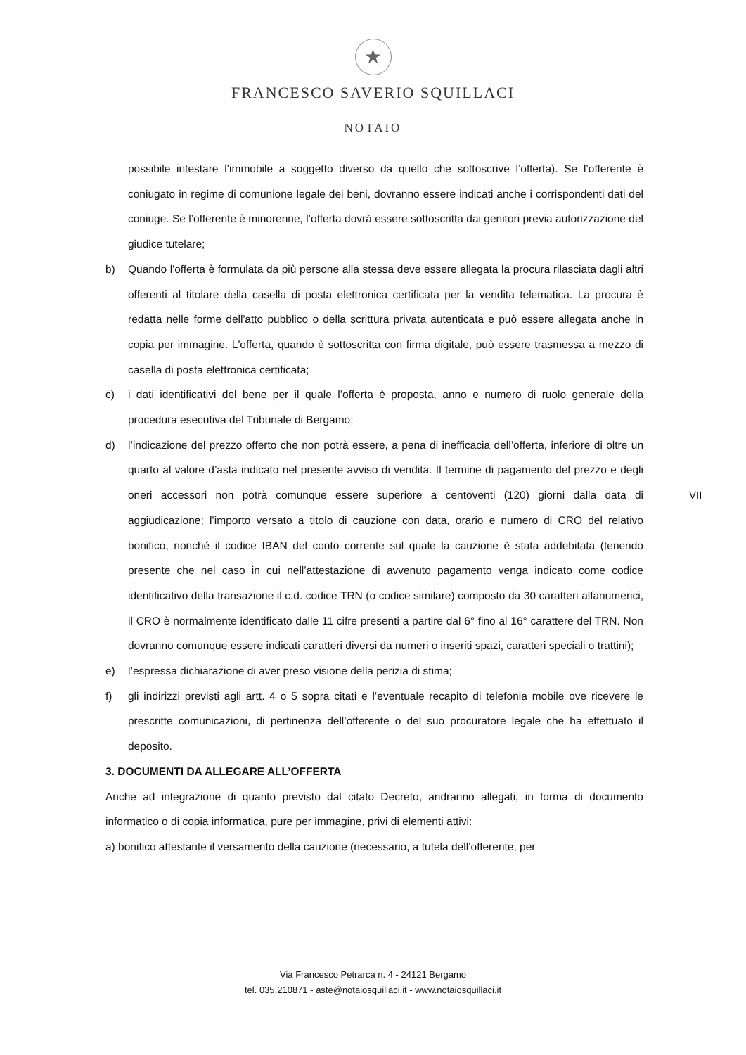★
FRANCESCO SAVERIO SQUILLACI
NOTAIO
possibile intestare l’immobile a soggetto diverso da quello che sottoscrive l’offerta). Se l’offerente è coniugato in regime di comunione legale dei beni, dovranno essere indicati anche i corrispondenti dati del coniuge. Se l’offerente è minorenne, l’offerta dovrà essere sottoscritta dai genitori previa autorizzazione del giudice tutelare;
b) Quando l'offerta è formulata da più persone alla stessa deve essere allegata la procura rilasciata dagli altri offerenti al titolare della casella di posta elettronica certificata per la vendita telematica. La procura è redatta nelle forme dell'atto pubblico o della scrittura privata autenticata e può essere allegata anche in copia per immagine. L'offerta, quando è sottoscritta con firma digitale, può essere trasmessa a mezzo di casella di posta elettronica certificata;
c) i dati identificativi del bene per il quale l’offerta è proposta, anno e numero di ruolo generale della procedura esecutiva del Tribunale di Bergamo;
d) l’indicazione del prezzo offerto che non potrà essere, a pena di inefficacia dell’offerta, inferiore di oltre un quarto al valore d’asta indicato nel presente avviso di vendita. Il termine di pagamento del prezzo e degli oneri accessori non potrà comunque essere superiore a centoventi (120) giorni dalla data di aggiudicazione; l’importo versato a titolo di cauzione con data, orario e numero di CRO del relativo bonifico, nonché il codice IBAN del conto corrente sul quale la cauzione è stata addebitata (tenendo presente che nel caso in cui nell’attestazione di avvenuto pagamento venga indicato come codice identificativo della transazione il c.d. codice TRN (o codice similare) composto da 30 caratteri alfanumerici, il CRO è normalmente identificato dalle 11 cifre presenti a partire dal 6° fino al 16° carattere del TRN. Non dovranno comunque essere indicati caratteri diversi da numeri o inseriti spazi, caratteri speciali o trattini);
e) l’espressa dichiarazione di aver preso visione della perizia di stima;
f) gli indirizzi previsti agli artt. 4 o 5 sopra citati e l’eventuale recapito di telefonia mobile ove ricevere le prescritte comunicazioni, di pertinenza dell’offerente o del suo procuratore legale che ha effettuato il deposito.
3. DOCUMENTI DA ALLEGARE ALL’OFFERTA
Anche ad integrazione di quanto previsto dal citato Decreto, andranno allegati, in forma di documento informatico o di copia informatica, pure per immagine, privi di elementi attivi:
a) bonifico attestante il versamento della cauzione (necessario, a tutela dell’offerente, per
VII
Via Francesco Petrarca n. 4 - 24121 Bergamo
tel. 035.210871 - aste@notaiosquillaci.it - www.notaiosquillaci.it